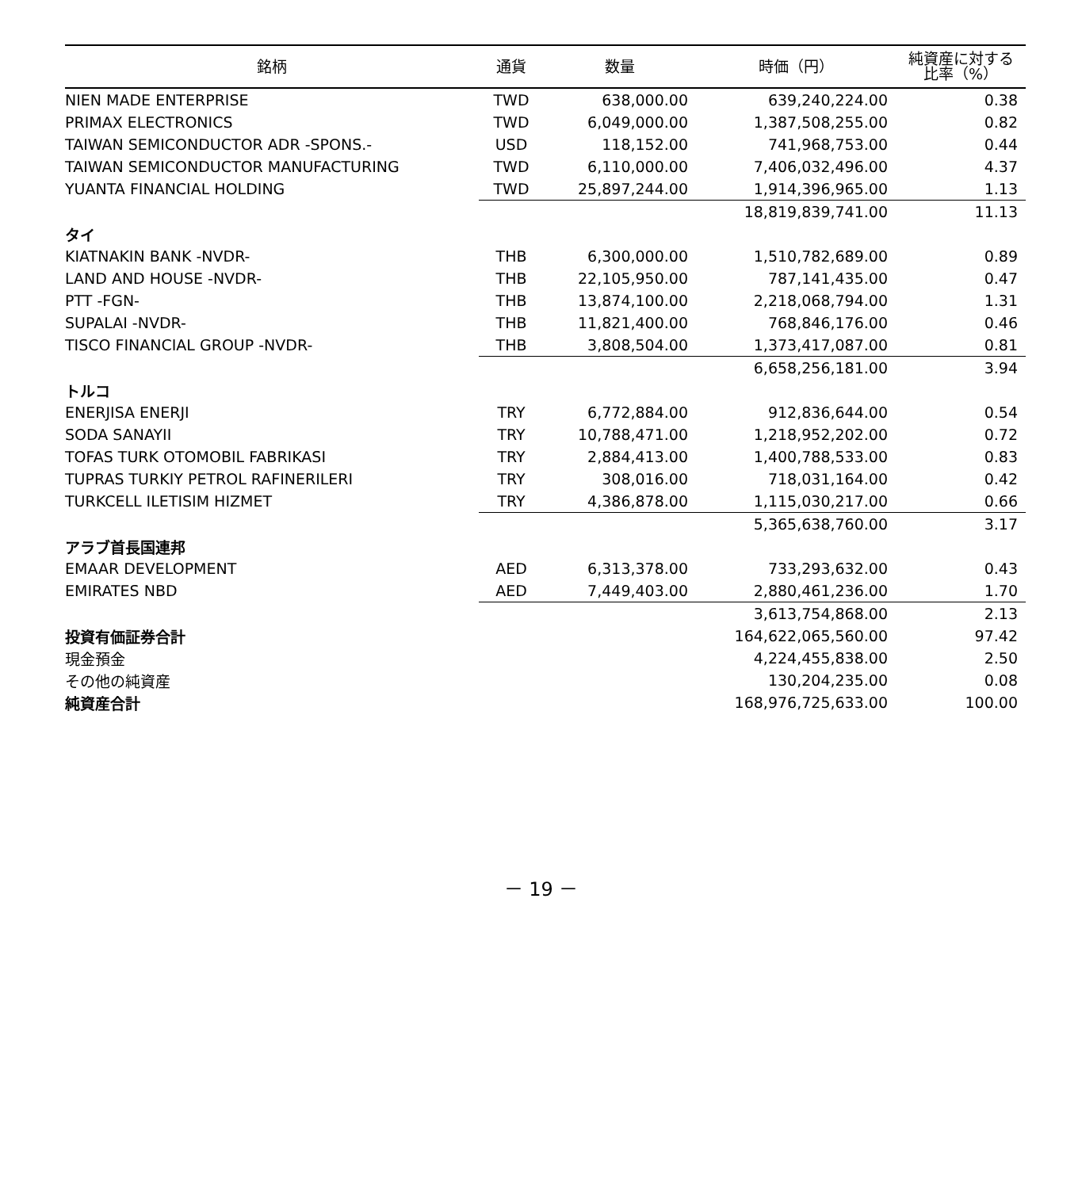| 銘柄 | 通貨 | 数量 | 時価（円） | 純資産に対する 比率（%） |
| --- | --- | --- | --- | --- |
| NIEN MADE ENTERPRISE | TWD | 638,000.00 | 639,240,224.00 | 0.38 |
| PRIMAX ELECTRONICS | TWD | 6,049,000.00 | 1,387,508,255.00 | 0.82 |
| TAIWAN SEMICONDUCTOR ADR -SPONS.- | USD | 118,152.00 | 741,968,753.00 | 0.44 |
| TAIWAN SEMICONDUCTOR MANUFACTURING | TWD | 6,110,000.00 | 7,406,032,496.00 | 4.37 |
| YUANTA FINANCIAL HOLDING | TWD | 25,897,244.00 | 1,914,396,965.00 | 1.13 |
| | | | 18,819,839,741.00 | 11.13 |
| タイ | | | | |
| KIATNAKIN BANK -NVDR- | THB | 6,300,000.00 | 1,510,782,689.00 | 0.89 |
| LAND AND HOUSE -NVDR- | THB | 22,105,950.00 | 787,141,435.00 | 0.47 |
| PTT -FGN- | THB | 13,874,100.00 | 2,218,068,794.00 | 1.31 |
| SUPALAI -NVDR- | THB | 11,821,400.00 | 768,846,176.00 | 0.46 |
| TISCO FINANCIAL GROUP -NVDR- | THB | 3,808,504.00 | 1,373,417,087.00 | 0.81 |
| | | | 6,658,256,181.00 | 3.94 |
| トルコ | | | | |
| ENERJISA ENERJI | TRY | 6,772,884.00 | 912,836,644.00 | 0.54 |
| SODA SANAYII | TRY | 10,788,471.00 | 1,218,952,202.00 | 0.72 |
| TOFAS TURK OTOMOBIL FABRIKASI | TRY | 2,884,413.00 | 1,400,788,533.00 | 0.83 |
| TUPRAS TURKIY PETROL RAFINERILERI | TRY | 308,016.00 | 718,031,164.00 | 0.42 |
| TURKCELL ILETISIM HIZMET | TRY | 4,386,878.00 | 1,115,030,217.00 | 0.66 |
| | | | 5,365,638,760.00 | 3.17 |
| アラブ首長国連邦 | | | | |
| EMAAR DEVELOPMENT | AED | 6,313,378.00 | 733,293,632.00 | 0.43 |
| EMIRATES NBD | AED | 7,449,403.00 | 2,880,461,236.00 | 1.70 |
| | | | 3,613,754,868.00 | 2.13 |
| 投資有価証券合計 | | | 164,622,065,560.00 | 97.42 |
| 現金預金 | | | 4,224,455,838.00 | 2.50 |
| その他の純資産 | | | 130,204,235.00 | 0.08 |
| 純資産合計 | | | 168,976,725,633.00 | 100.00 |
－ 19 －